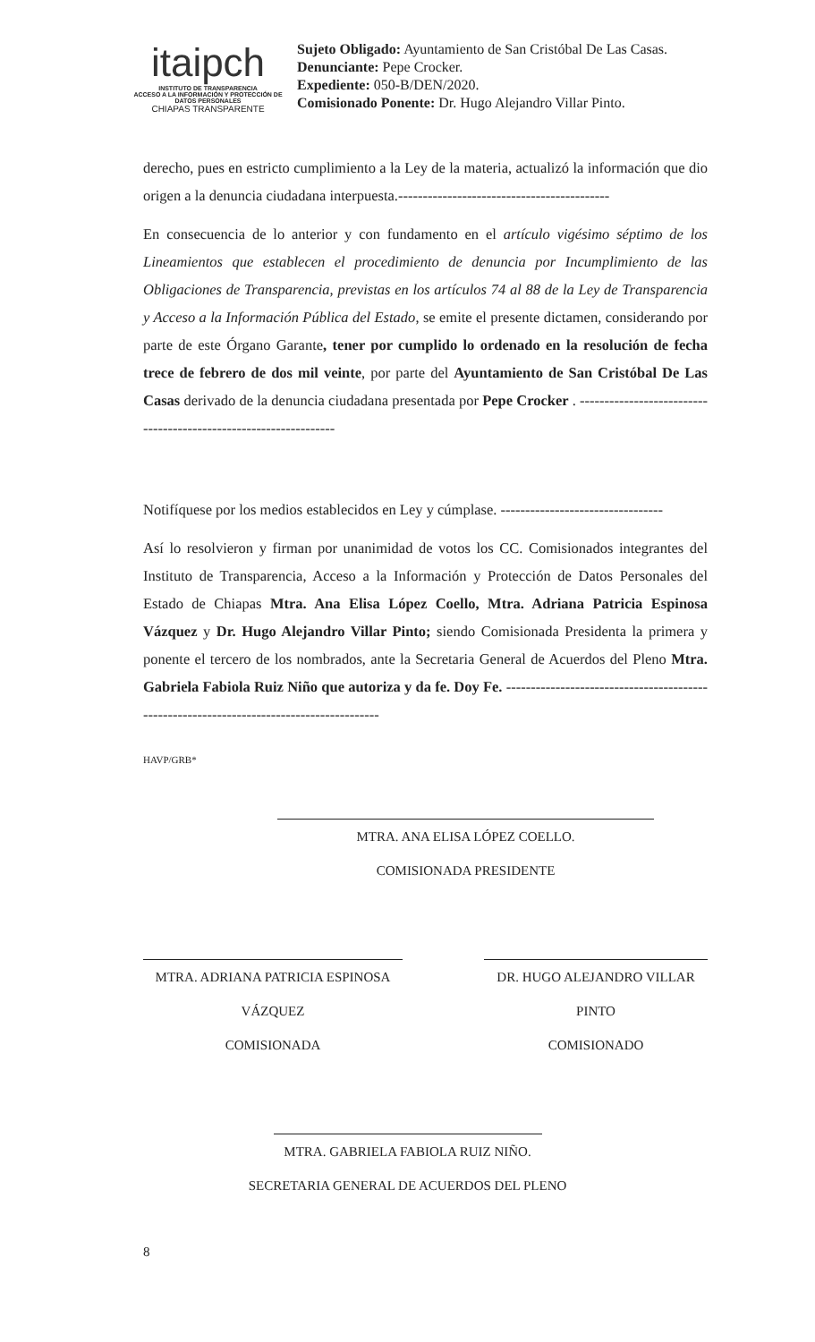itaipch
INSTITUTO DE TRANSPARENCIA
ACCESO A LA INFORMACIÓN Y PROTECCIÓN DE DATOS PERSONALES
CHIAPAS TRANSPARENTE
Sujeto Obligado: Ayuntamiento de San Cristóbal De Las Casas.
Denunciante: Pepe Crocker.
Expediente: 050-B/DEN/2020.
Comisionado Ponente: Dr. Hugo Alejandro Villar Pinto.
derecho, pues en estricto cumplimiento a la Ley de la materia, actualizó la información que dio origen a la denuncia ciudadana interpuesta.-------------------------------------------
En consecuencia de lo anterior y con fundamento en el artículo vigésimo séptimo de los Lineamientos que establecen el procedimiento de denuncia por Incumplimiento de las Obligaciones de Transparencia, previstas en los artículos 74 al 88 de la Ley de Transparencia y Acceso a la Información Pública del Estado, se emite el presente dictamen, considerando por parte de este Órgano Garante, tener por cumplido lo ordenado en la resolución de fecha trece de febrero de dos mil veinte, por parte del Ayuntamiento de San Cristóbal De Las Casas derivado de la denuncia ciudadana presentada por Pepe Crocker . -----------------------------------------------------------------
Notifíquese por los medios establecidos en Ley y cúmplase. ---------------------------------
Así lo resolvieron y firman por unanimidad de votos los CC. Comisionados integrantes del Instituto de Transparencia, Acceso a la Información y Protección de Datos Personales del Estado de Chiapas Mtra. Ana Elisa López Coello, Mtra. Adriana Patricia Espinosa Vázquez y Dr. Hugo Alejandro Villar Pinto; siendo Comisionada Presidenta la primera y ponente el tercero de los nombrados, ante la Secretaria General de Acuerdos del Pleno Mtra. Gabriela Fabiola Ruiz Niño que autoriza y da fe. Doy Fe. -----------------------------------------------------------------------------------------
HAVP/GRB*
MTRA. ANA ELISA LÓPEZ COELLO.
COMISIONADA PRESIDENTE
MTRA. ADRIANA PATRICIA ESPINOSA VÁZQUEZ
COMISIONADA
DR. HUGO ALEJANDRO VILLAR PINTO
COMISIONADO
MTRA. GABRIELA FABIOLA RUIZ NIÑO.
SECRETARIA GENERAL DE ACUERDOS DEL PLENO
8